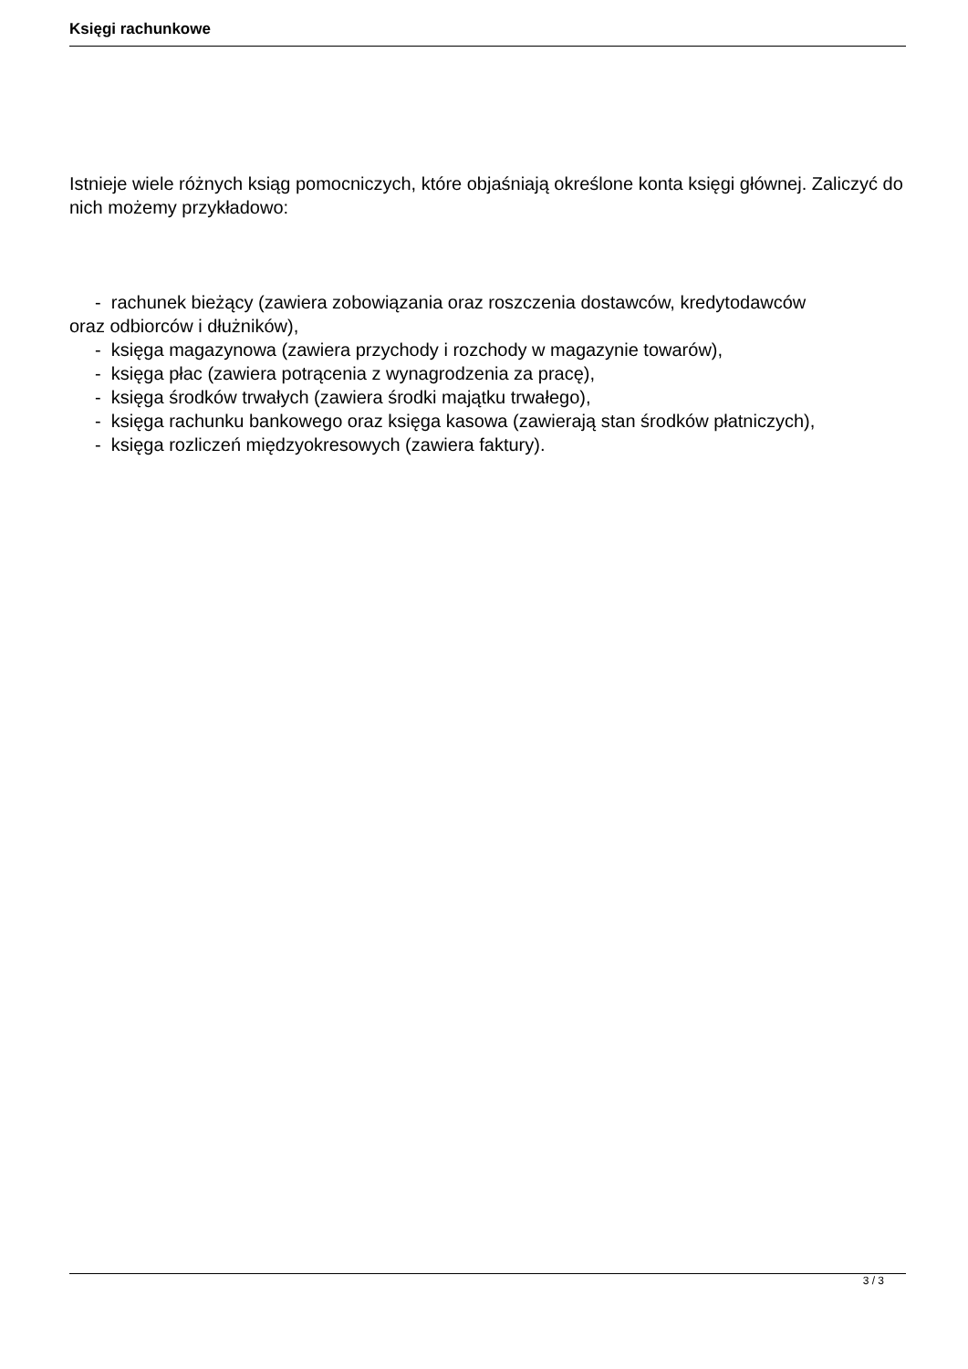Księgi rachunkowe
Istnieje wiele różnych ksiąg pomocniczych, które objaśniają określone konta księgi głównej. Zaliczyć do nich możemy przykładowo:
- rachunek bieżący (zawiera zobowiązania oraz roszczenia dostawców, kredytodawców
oraz odbiorców i dłużników),
- księga magazynowa (zawiera przychody i rozchody w magazynie towarów),
- księga płac (zawiera potrącenia z wynagrodzenia za pracę),
- księga środków trwałych (zawiera środki majątku trwałego),
- księga rachunku bankowego oraz księga kasowa (zawierają stan środków płatniczych),
- księga rozliczeń międzyokresowych (zawiera faktury).
3 / 3